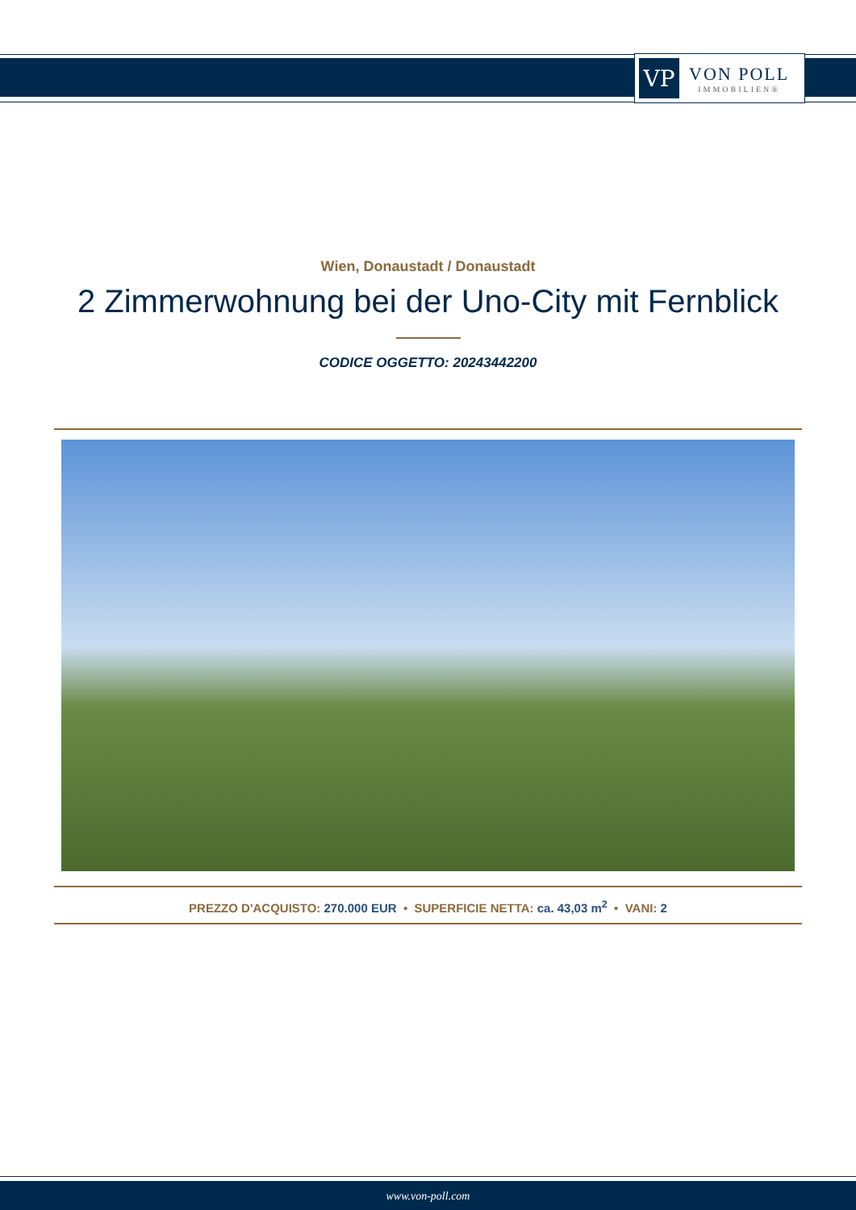VP
VON POLL
IMMOBILIEN®
Wien, Donaustadt / Donaustadt
2 Zimmerwohnung bei der Uno-City mit Fernblick
CODICE OGGETTO: 20243442200
PREZZO D'ACQUISTO: 270.000 EUR • SUPERFICIE NETTA: ca. 43,03 m<sup>2</sup> • VANI: 2
www.von-poll.com